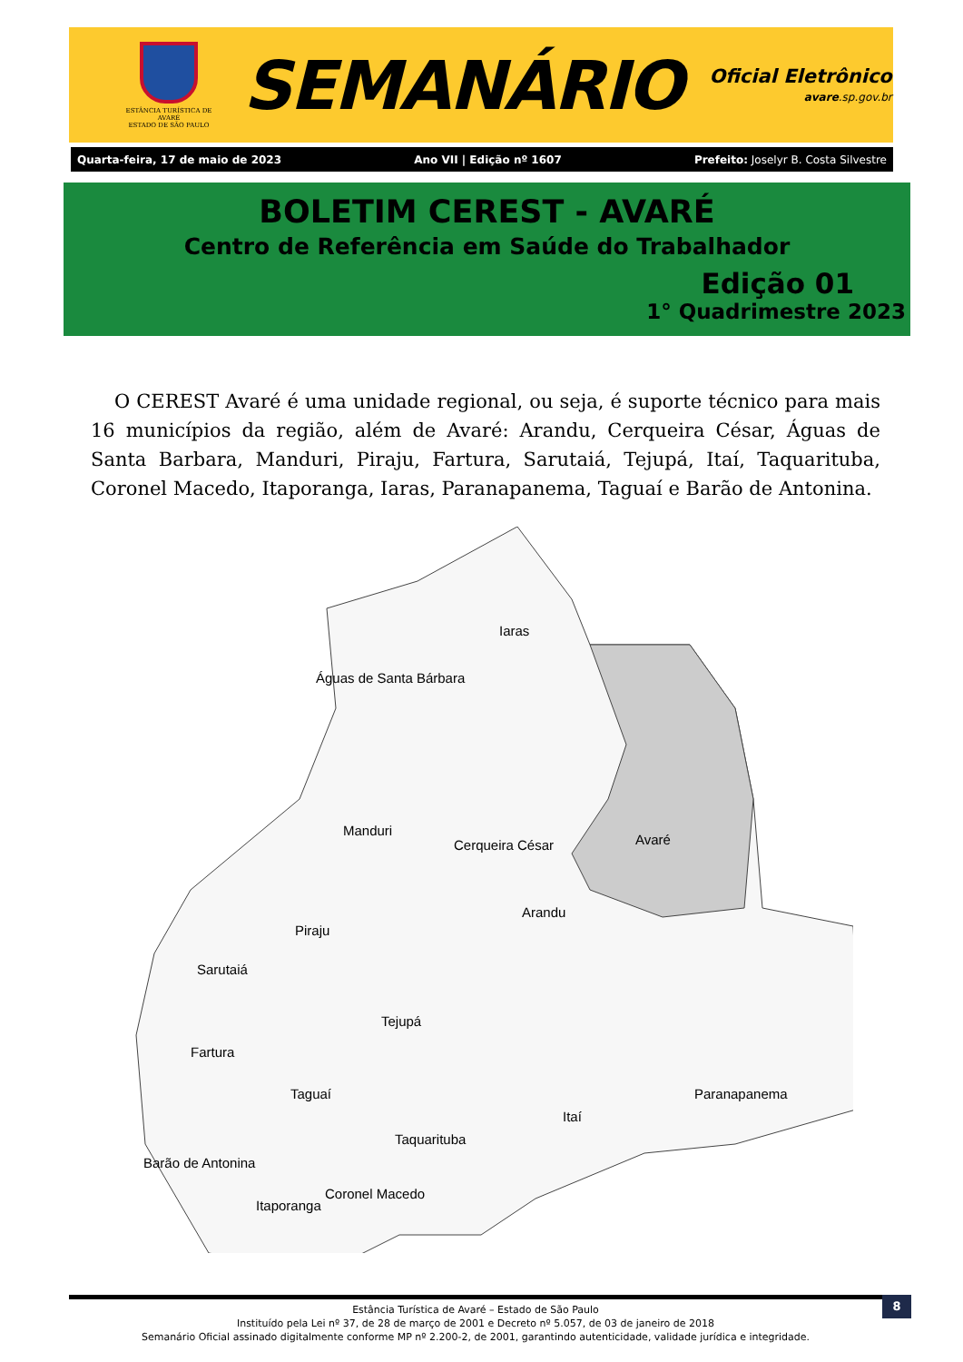ESTÂNCIA TURÍSTICA DE AVARÉ
ESTADO DE SÃO PAULO
SEMANÁRIO
Oficial Eletrônico
avare.sp.gov.br
Quarta-feira, 17 de maio de 2023 Ano VII | Edição nº 1607 Prefeito: Joselyr B. Costa Silvestre
BOLETIM CEREST - AVARÉ
Centro de Referência em Saúde do Trabalhador
Edição 01
1° Quadrimestre 2023
O CEREST Avaré é uma unidade regional, ou seja, é suporte técnico para mais 16 municípios da região, além de Avaré: Arandu, Cerqueira César, Águas de Santa Barbara, Manduri, Piraju, Fartura, Sarutaiá, Tejupá, Itaí, Taquarituba, Coronel Macedo, Itaporanga, Iaras, Paranapanema, Taguaí e Barão de Antonina.
Iaras
Águas de Santa Bárbara
Manduri
Cerqueira César
Avaré
Arandu
Piraju
Sarutaiá
Tejupá
Fartura
Paranapanema
Itaí
Taguaí
Taquarituba
Barão de Antonina
Coronel Macedo
Itaporanga
Estância Turística de Avaré – Estado de São Paulo
Instituído pela Lei nº 37, de 28 de março de 2001 e Decreto nº 5.057, de 03 de janeiro de 2018
Semanário Oficial assinado digitalmente conforme MP nº 2.200-2, de 2001, garantindo autenticidade, validade jurídica e integridade.
8